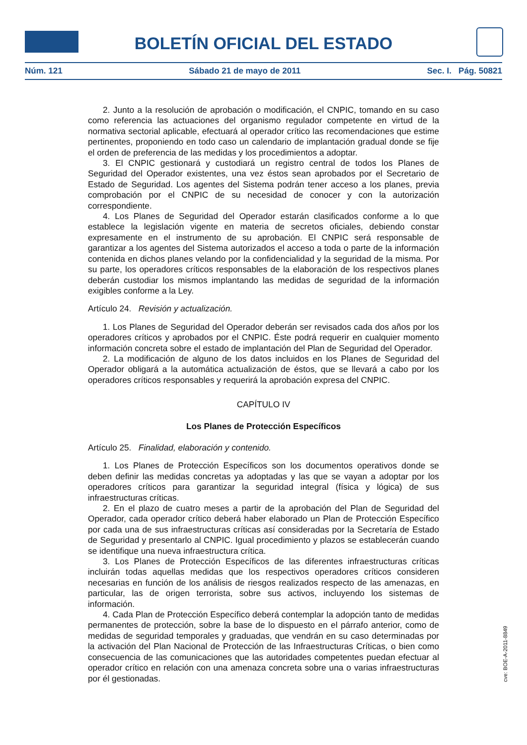BOLETÍN OFICIAL DEL ESTADO
Núm. 121 Sábado 21 de mayo de 2011 Sec. I. Pág. 50821
2. Junto a la resolución de aprobación o modificación, el CNPIC, tomando en su caso como referencia las actuaciones del organismo regulador competente en virtud de la normativa sectorial aplicable, efectuará al operador crítico las recomendaciones que estime pertinentes, proponiendo en todo caso un calendario de implantación gradual donde se fije el orden de preferencia de las medidas y los procedimientos a adoptar.
3. El CNPIC gestionará y custodiará un registro central de todos los Planes de Seguridad del Operador existentes, una vez éstos sean aprobados por el Secretario de Estado de Seguridad. Los agentes del Sistema podrán tener acceso a los planes, previa comprobación por el CNPIC de su necesidad de conocer y con la autorización correspondiente.
4. Los Planes de Seguridad del Operador estarán clasificados conforme a lo que establece la legislación vigente en materia de secretos oficiales, debiendo constar expresamente en el instrumento de su aprobación. El CNPIC será responsable de garantizar a los agentes del Sistema autorizados el acceso a toda o parte de la información contenida en dichos planes velando por la confidencialidad y la seguridad de la misma. Por su parte, los operadores críticos responsables de la elaboración de los respectivos planes deberán custodiar los mismos implantando las medidas de seguridad de la información exigibles conforme a la Ley.
Artículo 24. Revisión y actualización.
1. Los Planes de Seguridad del Operador deberán ser revisados cada dos años por los operadores críticos y aprobados por el CNPIC. Éste podrá requerir en cualquier momento información concreta sobre el estado de implantación del Plan de Seguridad del Operador.
2. La modificación de alguno de los datos incluidos en los Planes de Seguridad del Operador obligará a la automática actualización de éstos, que se llevará a cabo por los operadores críticos responsables y requerirá la aprobación expresa del CNPIC.
CAPÍTULO IV
Los Planes de Protección Específicos
Artículo 25. Finalidad, elaboración y contenido.
1. Los Planes de Protección Específicos son los documentos operativos donde se deben definir las medidas concretas ya adoptadas y las que se vayan a adoptar por los operadores críticos para garantizar la seguridad integral (física y lógica) de sus infraestructuras críticas.
2. En el plazo de cuatro meses a partir de la aprobación del Plan de Seguridad del Operador, cada operador crítico deberá haber elaborado un Plan de Protección Específico por cada una de sus infraestructuras críticas así consideradas por la Secretaría de Estado de Seguridad y presentarlo al CNPIC. Igual procedimiento y plazos se establecerán cuando se identifique una nueva infraestructura crítica.
3. Los Planes de Protección Específicos de las diferentes infraestructuras críticas incluirán todas aquellas medidas que los respectivos operadores críticos consideren necesarias en función de los análisis de riesgos realizados respecto de las amenazas, en particular, las de origen terrorista, sobre sus activos, incluyendo los sistemas de información.
4. Cada Plan de Protección Específico deberá contemplar la adopción tanto de medidas permanentes de protección, sobre la base de lo dispuesto en el párrafo anterior, como de medidas de seguridad temporales y graduadas, que vendrán en su caso determinadas por la activación del Plan Nacional de Protección de las Infraestructuras Críticas, o bien como consecuencia de las comunicaciones que las autoridades competentes puedan efectuar al operador crítico en relación con una amenaza concreta sobre una o varias infraestructuras por él gestionadas.
cve: BOE-A-2011-8849